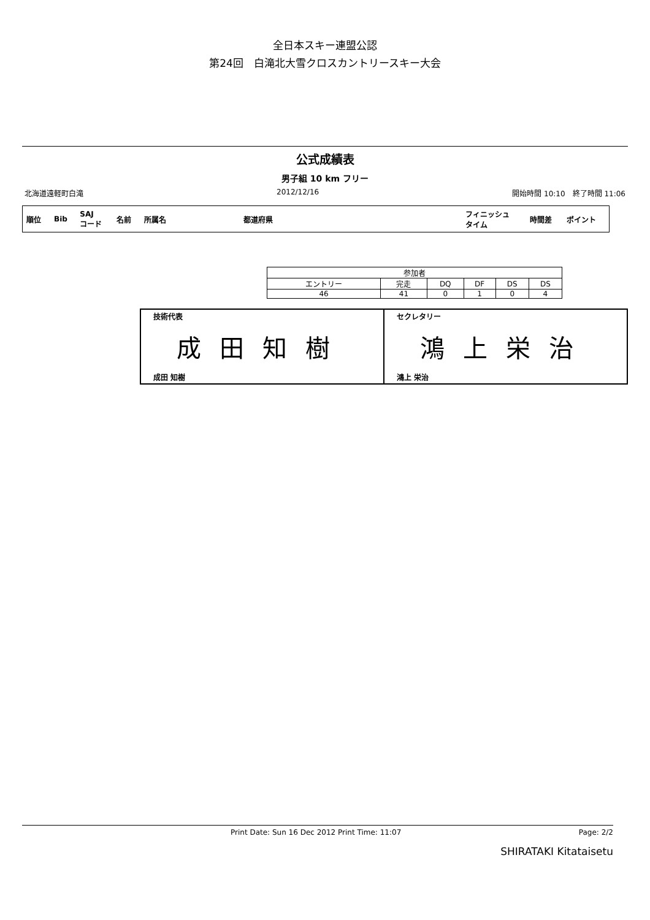全日本スキー連盟公認
第24回　白滝北大雪クロスカントリースキー大会
公式成績表
男子組 10 km フリー
北海道遠軽町白滝 2012/12/16 開始時間 10:10　終了時間 11:06
| 順位 | Bib | SAJ コード | 名前 | 所属名 | 都道府県 | フィニッシュ タイム | 時間差 | ポイント |
| --- | --- | --- | --- | --- | --- | --- | --- | --- |
| 参加者 | | | | | |
| --- | --- | --- | --- | --- | --- |
| エントリー | 完走 | DQ | DF | DS | DS |
| 46 | 41 | 0 | 1 | 0 | 4 |
技術代表
成田知樹
成田 知樹
セクレタリー
鴻上栄治
鴻上 栄治
Print Date: Sun 16 Dec 2012 Print Time: 11:07 Page: 2/2
SHIRATAKI Kitataisetu